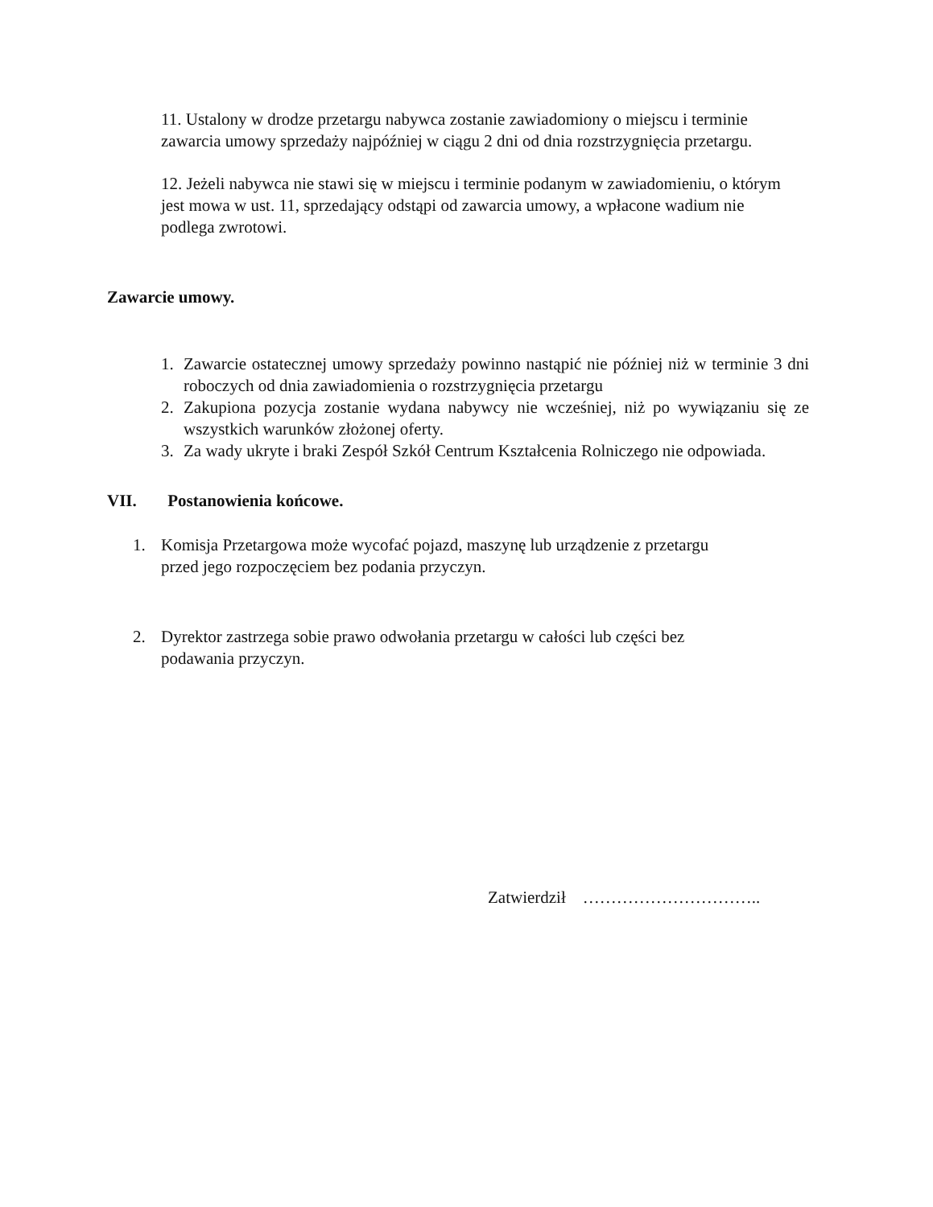11. Ustalony w drodze przetargu nabywca zostanie zawiadomiony o miejscu i terminie zawarcia umowy sprzedaży najpóźniej w ciągu 2 dni od dnia rozstrzygnięcia przetargu.
12. Jeżeli nabywca nie stawi się w miejscu i terminie podanym w zawiadomieniu, o którym jest mowa w ust. 11, sprzedający odstąpi od zawarcia umowy, a wpłacone wadium nie podlega zwrotowi.
Zawarcie umowy.
1. Zawarcie ostatecznej umowy sprzedaży powinno nastąpić nie później niż w terminie 3 dni roboczych od dnia zawiadomienia o rozstrzygnięcia przetargu
2. Zakupiona pozycja zostanie wydana nabywcy nie wcześniej, niż po wywiązaniu się ze wszystkich warunków złożonej oferty.
3. Za wady ukryte i braki Zespół Szkół Centrum Kształcenia Rolniczego nie odpowiada.
VII. Postanowienia końcowe.
1. Komisja Przetargowa może wycofać pojazd, maszynę lub urządzenie z przetargu przed jego rozpoczęciem bez podania przyczyn.
2. Dyrektor zastrzega sobie prawo odwołania przetargu w całości lub części bez podawania przyczyn.
Zatwierdził …………………………..